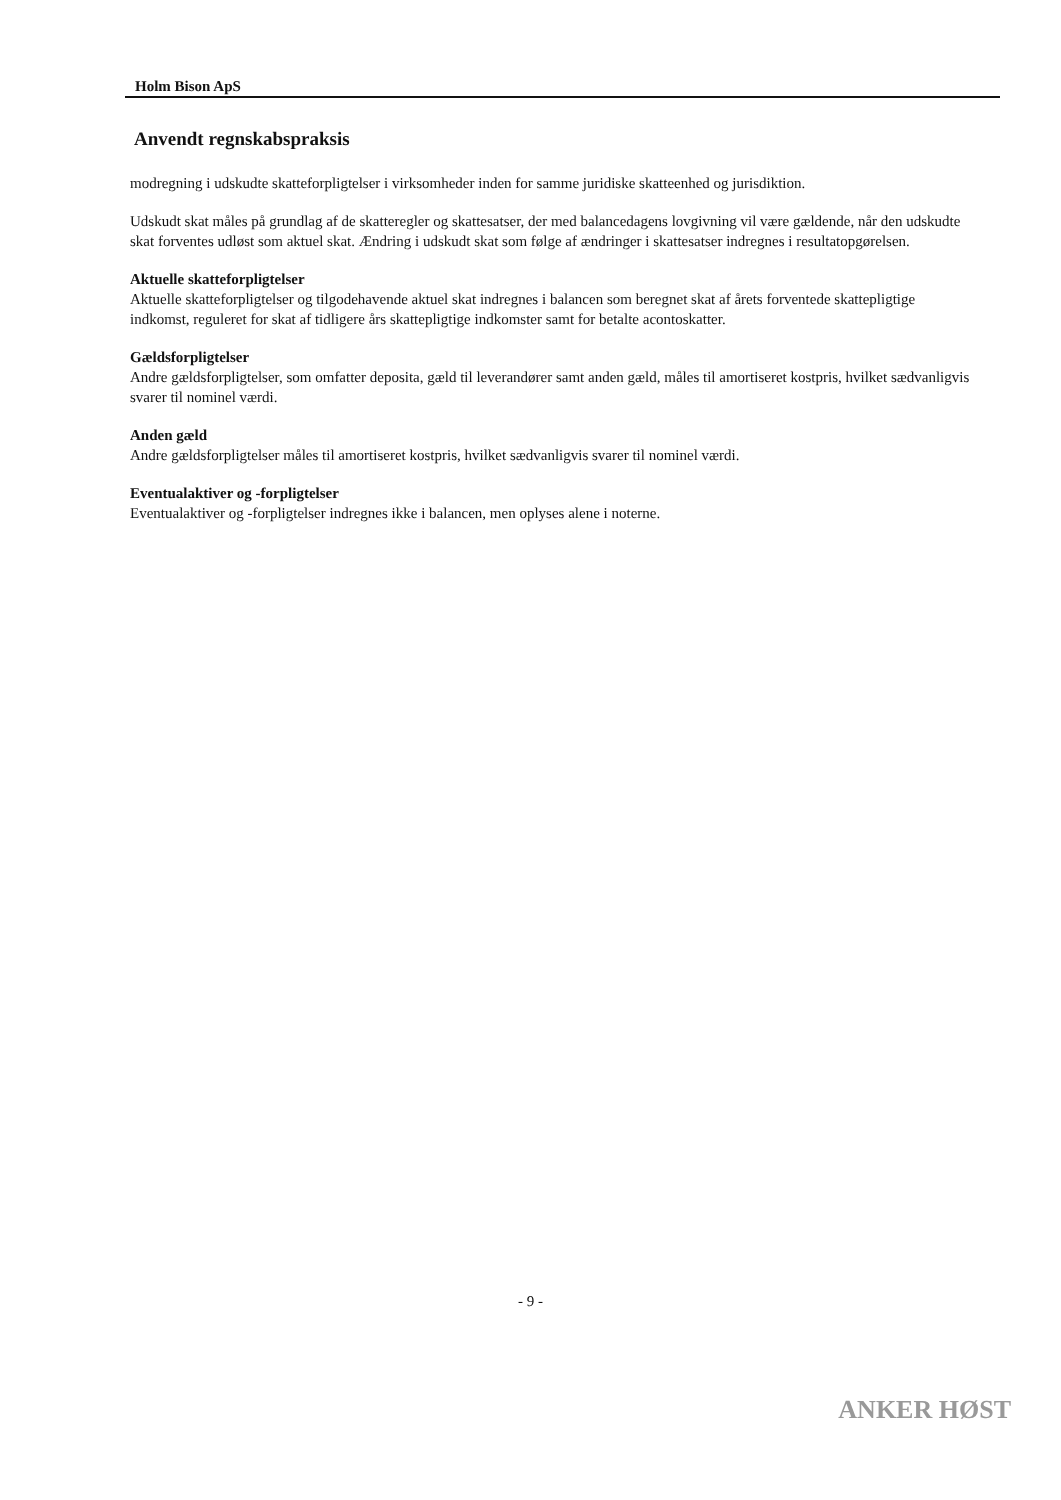Holm Bison ApS
Anvendt regnskabspraksis
modregning i udskudte skatteforpligtelser i virksomheder inden for samme juridiske skatteenhed og jurisdiktion.
Udskudt skat måles på grundlag af de skatteregler og skattesatser, der med balancedagens lovgivning vil være gældende, når den udskudte skat forventes udløst som aktuel skat. Ændring i udskudt skat som følge af ændringer i skattesatser indregnes i resultatopgørelsen.
Aktuelle skatteforpligtelser
Aktuelle skatteforpligtelser og tilgodehavende aktuel skat indregnes i balancen som beregnet skat af årets forventede skattepligtige indkomst, reguleret for skat af tidligere års skattepligtige indkomster samt for betalte acontoskatter.
Gældsforpligtelser
Andre gældsforpligtelser, som omfatter deposita, gæld til leverandører samt anden gæld, måles til amortiseret kostpris, hvilket sædvanligvis svarer til nominel værdi.
Anden gæld
Andre gældsforpligtelser måles til amortiseret kostpris, hvilket sædvanligvis svarer til nominel værdi.
Eventualaktiver og -forpligtelser
Eventualaktiver og -forpligtelser indregnes ikke i balancen, men oplyses alene i noterne.
- 9 -
ANKER HØST